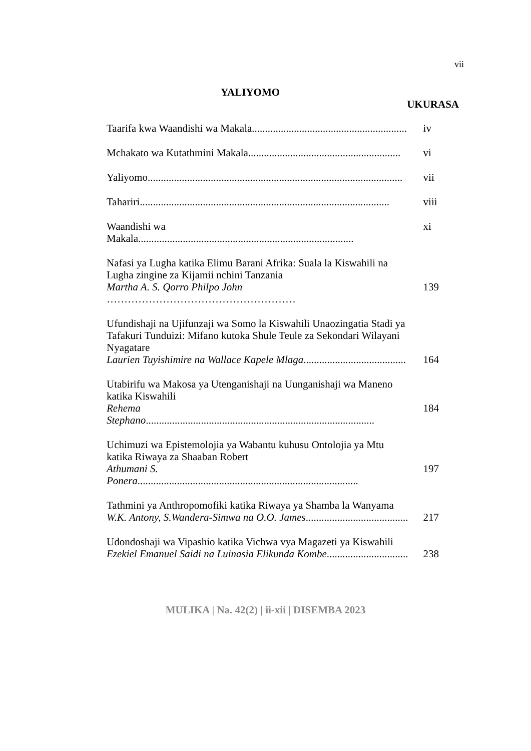vii
YALIYOMO
UKURASA
Taarifa kwa Waandishi wa Makala...........................................................
iv
Mchakato wa Kutathmini Makala..........................................................
vi
Yaliyomo.................................................................................................
vii
Tahariri...............................................................................................
viii
Waandishi wa Makala..................................................................................
xi
Nafasi ya Lugha katika Elimu Barani Afrika: Suala la Kiswahili na Lugha zingine za Kijamii nchini Tanzania
Martha A. S. Qorro Philpo John ………………………………………………
139
Ufundishaji na Ujifunzaji wa Somo la Kiswahili Unaozingatia Stadi ya Tafakuri Tunduizi: Mifano kutoka Shule Teule za Sekondari Wilayani Nyagatare
Laurien Tuyishimire na Wallace Kapele Mlaga.......................................
164
Utabirifu wa Makosa ya Utenganishaji na Uunganishaji wa Maneno katika Kiswahili
Rehema Stephano.......................................................................................
184
Uchimuzi wa Epistemolojia ya Wabantu kuhusu Ontolojia ya Mtu katika Riwaya za Shaaban Robert
Athumani S. Ponera....................................................................................
197
Tathmini ya Anthropomofiki katika Riwaya ya Shamba la Wanyama
W.K. Antony, S.Wandera-Simwa na O.O. James.......................................
217
Udondoshaji wa Vipashio katika Vichwa vya Magazeti ya Kiswahili
Ezekiel Emanuel Saidi na Luinasia Elikunda Kombe...............................
238
MULIKA | Na. 42(2) | ii-xii | DISEMBA 2023